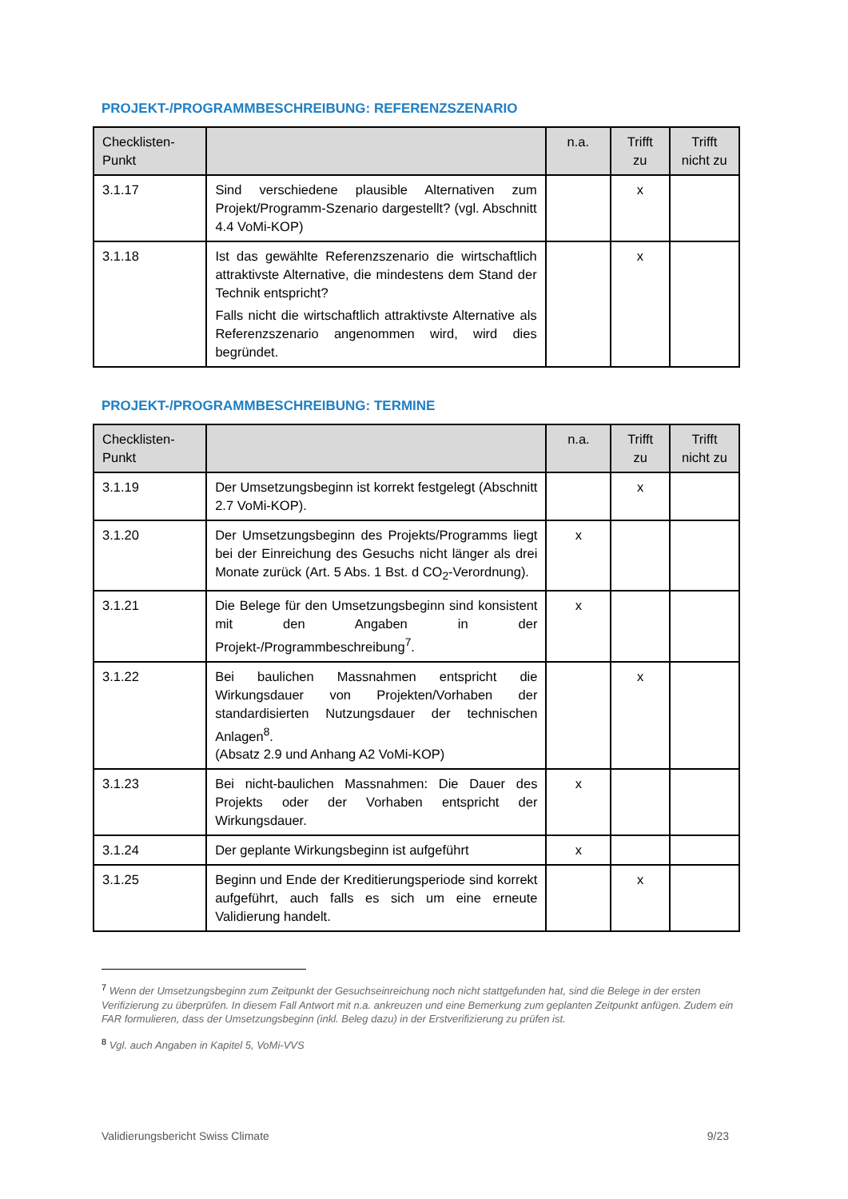PROJEKT-/PROGRAMMBESCHREIBUNG: REFERENZSZENARIO
| Checklisten-Punkt | | n.a. | Trifft zu | Trifft nicht zu |
| --- | --- | --- | --- | --- |
| 3.1.17 | Sind verschiedene plausible Alternativen zum Projekt/Programm-Szenario dargestellt? (vgl. Abschnitt 4.4 VoMi-KOP) | | x | |
| 3.1.18 | Ist das gewählte Referenzszenario die wirtschaftlich attraktivste Alternative, die mindestens dem Stand der Technik entspricht? Falls nicht die wirtschaftlich attraktivste Alternative als Referenzszenario angenommen wird, wird dies begründet. | | x | |
PROJEKT-/PROGRAMMBESCHREIBUNG: TERMINE
| Checklisten-Punkt | | n.a. | Trifft zu | Trifft nicht zu |
| --- | --- | --- | --- | --- |
| 3.1.19 | Der Umsetzungsbeginn ist korrekt festgelegt (Abschnitt 2.7 VoMi-KOP). | | x | |
| 3.1.20 | Der Umsetzungsbeginn des Projekts/Programms liegt bei der Einreichung des Gesuchs nicht länger als drei Monate zurück (Art. 5 Abs. 1 Bst. d CO<sub>2</sub>-Verordnung). | x | | |
| 3.1.21 | Die Belege für den Umsetzungsbeginn sind konsistent mit den Angaben in der Projekt-/Programmbeschreibung<sup>7</sup>. | x | | |
| 3.1.22 | Bei baulichen Massnahmen entspricht die Wirkungsdauer von Projekten/Vorhaben der standardisierten Nutzungsdauer der technischen Anlagen<sup>8</sup>. (Absatz 2.9 und Anhang A2 VoMi-KOP) | | x | |
| 3.1.23 | Bei nicht-baulichen Massnahmen: Die Dauer des Projekts oder der Vorhaben entspricht der Wirkungsdauer. | x | | |
| 3.1.24 | Der geplante Wirkungsbeginn ist aufgeführt | x | | |
| 3.1.25 | Beginn und Ende der Kreditierungsperiode sind korrekt aufgeführt, auch falls es sich um eine erneute Validierung handelt. | | x | |
<sup>7</sup> Wenn der Umsetzungsbeginn zum Zeitpunkt der Gesuchseinreichung noch nicht stattgefunden hat, sind die Belege in der ersten Verifizierung zu überprüfen. In diesem Fall Antwort mit n.a. ankreuzen und eine Bemerkung zum geplanten Zeitpunkt anfügen. Zudem ein FAR formulieren, dass der Umsetzungsbeginn (inkl. Beleg dazu) in der Erstverifizierung zu prüfen ist.
<sup>8</sup> Vgl. auch Angaben in Kapitel 5, VoMi-VVS
Validierungsbericht Swiss Climate 9/23